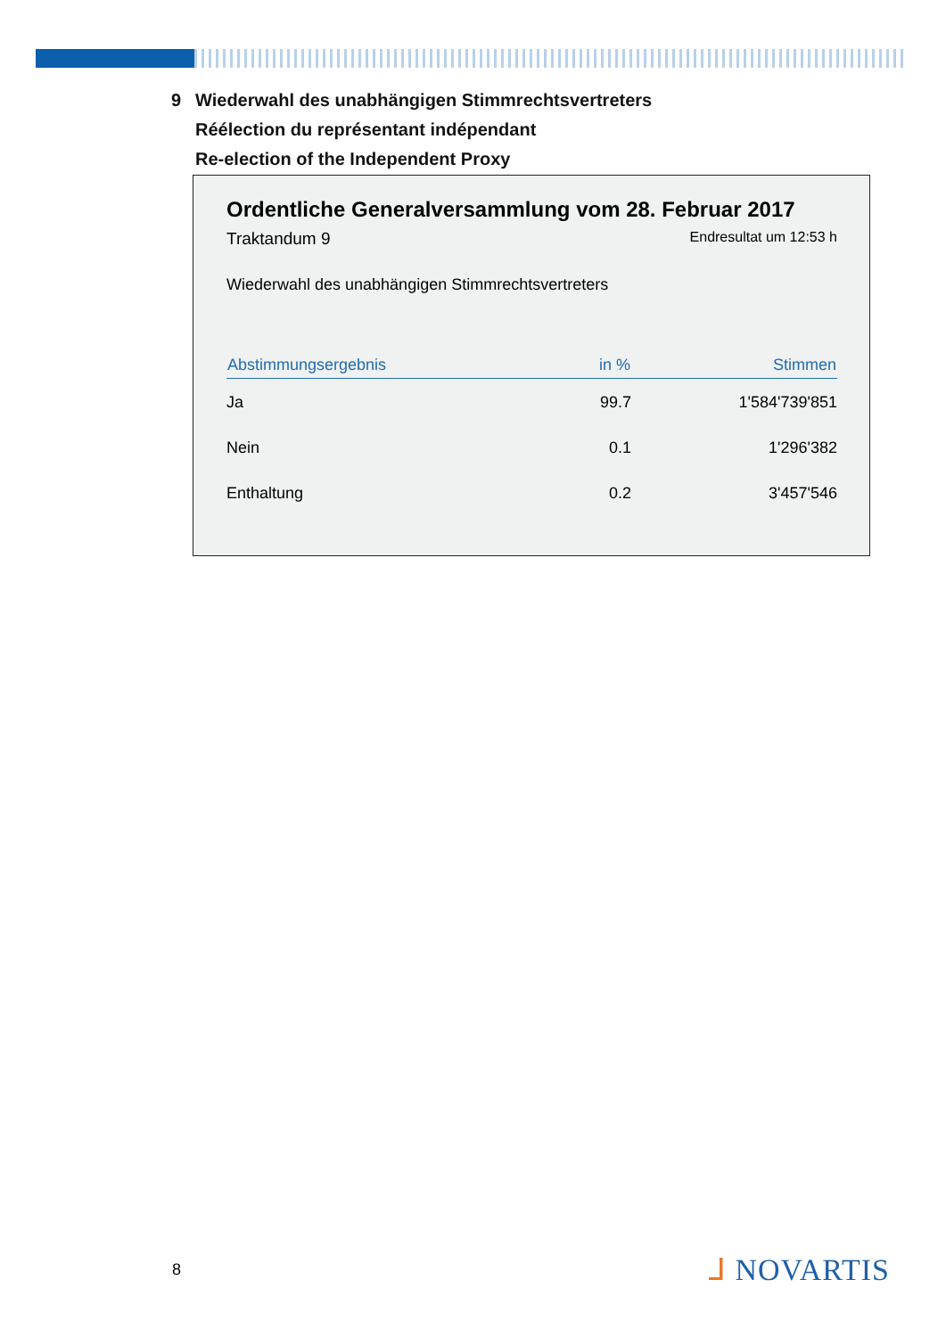9 Wiederwahl des unabhängigen Stimmrechtsvertreters
Réélection du représentant indépendant
Re-election of the Independent Proxy
Ordentliche Generalversammlung vom 28. Februar 2017
Traktandum 9
Endresultat um 12:53 h
Wiederwahl des unabhängigen Stimmrechtsvertreters
| Abstimmungsergebnis | in % | Stimmen |
| --- | --- | --- |
| Ja | 99.7 | 1'584'739'851 |
| Nein | 0.1 | 1'296'382 |
| Enthaltung | 0.2 | 3'457'546 |
8 ᒧ NOVARTIS